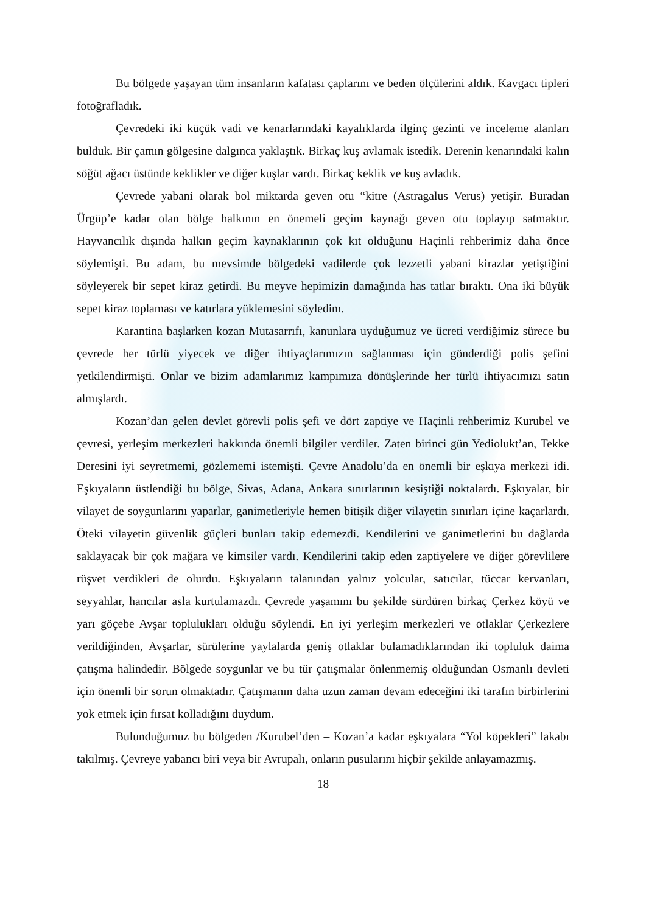Bu bölgede yaşayan tüm insanların kafatası çaplarını ve beden ölçülerini aldık. Kavgacı tipleri fotoğrafladık.
Çevredeki iki küçük vadi ve kenarlarındaki kayalıklarda ilginç gezinti ve inceleme alanları bulduk. Bir çamın gölgesine dalgınca yaklaştık. Birkaç kuş avlamak istedik. Derenin kenarındaki kalın söğüt ağacı üstünde keklikler ve diğer kuşlar vardı. Birkaç keklik ve kuş avladık.
Çevrede yabani olarak bol miktarda geven otu “kitre (Astragalus Verus) yetişir. Buradan Ürgüp’e kadar olan bölge halkının en önemeli geçim kaynağı geven otu toplayıp satmaktır. Hayvancılık dışında halkın geçim kaynaklarının çok kıt olduğunu Haçinli rehberimiz daha önce söylemişti. Bu adam, bu mevsimde bölgedeki vadilerde çok lezzetli yabani kirazlar yetiştiğini söyleyerek bir sepet kiraz getirdi. Bu meyve hepimizin damağında has tatlar bıraktı. Ona iki büyük sepet kiraz toplaması ve katırlara yüklemesini söyledim.
Karantina başlarken kozan Mutasarrıfı, kanunlara uyduğumuz ve ücreti verdiğimiz sürece bu çevrede her türlü yiyecek ve diğer ihtiyaçlarımızın sağlanması için gönderdiği polis şefini yetkilendirmişti. Onlar ve bizim adamlarımız kampımıza dönüşlerinde her türlü ihtiyacımızı satın almışlardı.
Kozan’dan gelen devlet görevli polis şefi ve dört zaptiye ve Haçinli rehberimiz Kurubel ve çevresi, yerleşim merkezleri hakkında önemli bilgiler verdiler. Zaten birinci gün Yediolukt’an, Tekke Deresini iyi seyretmemi, gözlememi istemişti. Çevre Anadolu’da en önemli bir eşkıya merkezi idi. Eşkıyaların üstlendiği bu bölge, Sivas, Adana, Ankara sınırlarının kesiştiği noktalardı. Eşkıyalar, bir vilayet de soygunlarını yaparlar, ganimetleriyle hemen bitişik diğer vilayetin sınırları içine kaçarlardı. Öteki vilayetin güvenlik güçleri bunları takip edemezdi. Kendilerini ve ganimetlerini bu dağlarda saklayacak bir çok mağara ve kimsiler vardı. Kendilerini takip eden zaptiyelere ve diğer görevlilere rüşvet verdikleri de olurdu. Eşkıyaların talanından yalnız yolcular, satıcılar, tüccar kervanları, seyyahlar, hancılar asla kurtulamazdı. Çevrede yaşamını bu şekilde sürdüren birkaç Çerkez köyü ve yarı göçebe Avşar toplulukları olduğu söylendi. En iyi yerleşim merkezleri ve otlaklar Çerkezlere verildiğinden, Avşarlar, sürülerine yaylalarda geniş otlaklar bulamadıklarından iki topluluk daima çatışma halindedir. Bölgede soygunlar ve bu tür çatışmalar önlenmemiş olduğundan Osmanlı devleti için önemli bir sorun olmaktadır. Çatışmanın daha uzun zaman devam edeceğini iki tarafın birbirlerini yok etmek için fırsat kolladığını duydum.
Bulunduğumuz bu bölgeden /Kurubel’den – Kozan’a kadar eşkıyalara “Yol köpekleri” lakabı takılmış. Çevreye yabancı biri veya bir Avrupalı, onların pusularını hiçbir şekilde anlayamazmış.
18